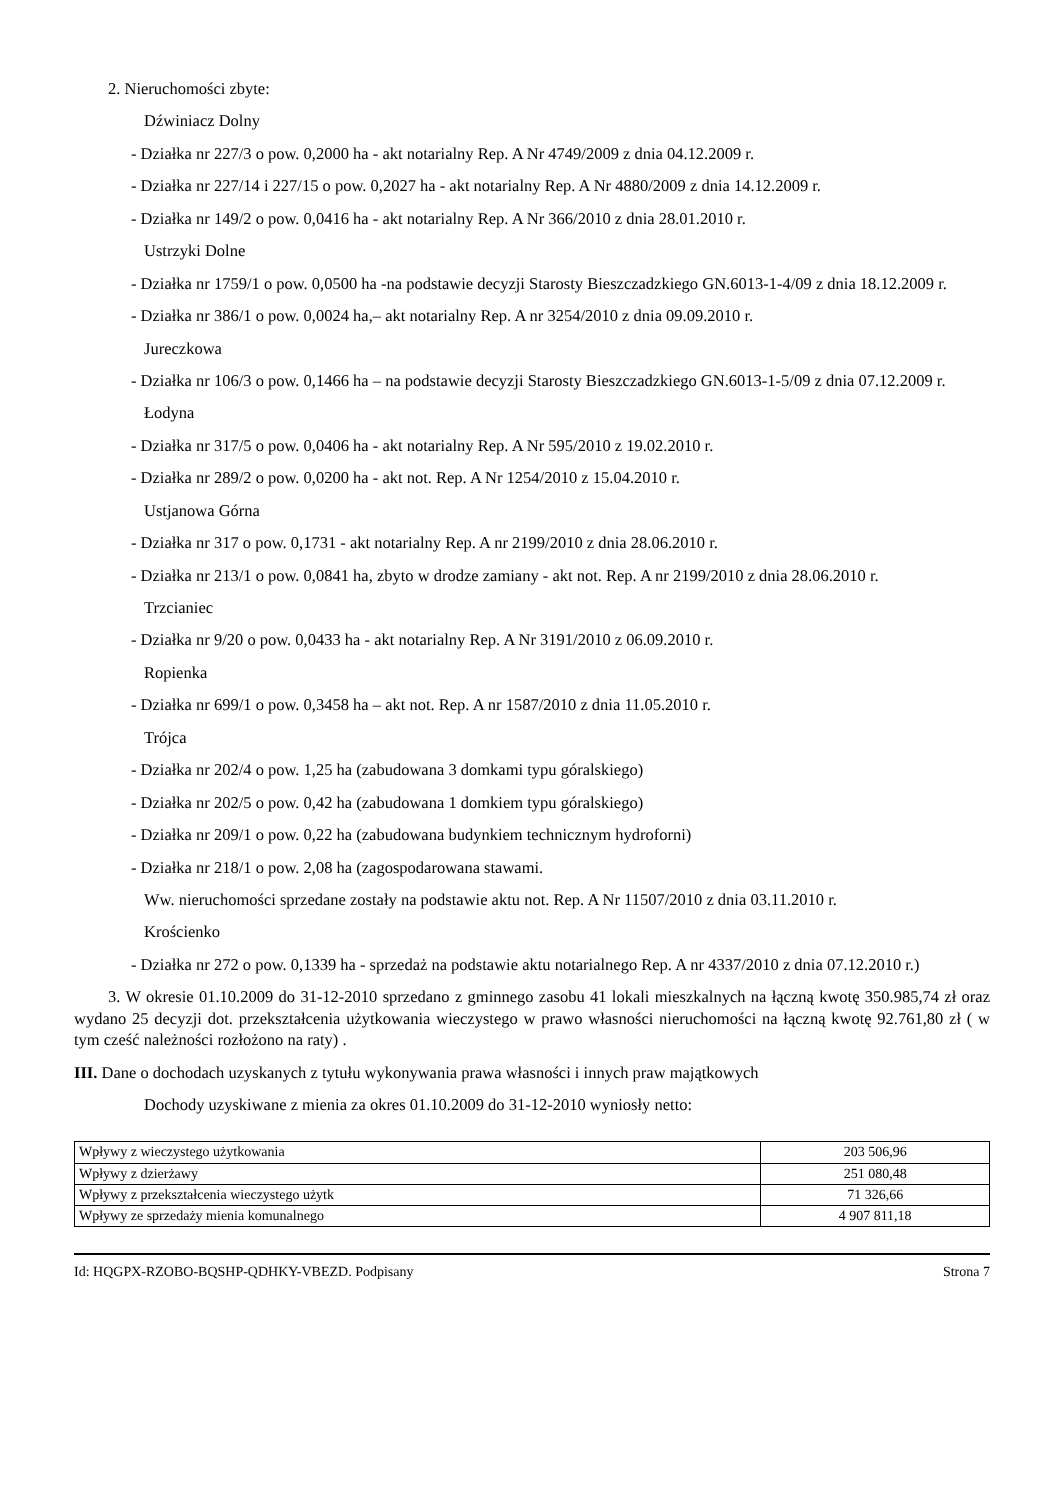2. Nieruchomości zbyte:
Dźwiniacz Dolny
- Działka nr 227/3 o pow. 0,2000 ha - akt notarialny Rep. A Nr 4749/2009 z dnia 04.12.2009 r.
- Działka nr 227/14 i 227/15 o pow. 0,2027 ha - akt notarialny Rep. A Nr 4880/2009 z dnia 14.12.2009 r.
- Działka nr 149/2 o pow. 0,0416 ha - akt notarialny Rep. A Nr 366/2010 z dnia 28.01.2010 r.
Ustrzyki Dolne
- Działka nr 1759/1 o pow. 0,0500 ha -na podstawie decyzji Starosty Bieszczadzkiego GN.6013-1-4/09 z dnia 18.12.2009 r.
- Działka nr 386/1 o pow. 0,0024 ha,– akt notarialny Rep. A nr 3254/2010 z dnia 09.09.2010 r.
Jureczkowa
- Działka nr 106/3 o pow. 0,1466 ha – na podstawie decyzji Starosty Bieszczadzkiego GN.6013-1-5/09 z dnia 07.12.2009 r.
Łodyna
- Działka nr 317/5 o pow. 0,0406 ha - akt notarialny Rep. A Nr 595/2010 z 19.02.2010 r.
- Działka nr 289/2 o pow. 0,0200 ha - akt not. Rep. A Nr 1254/2010 z 15.04.2010 r.
Ustjanowa Górna
- Działka nr 317 o pow. 0,1731 - akt notarialny Rep. A nr 2199/2010 z dnia 28.06.2010 r.
- Działka nr 213/1 o pow. 0,0841 ha, zbyto w drodze zamiany - akt not. Rep. A nr 2199/2010 z dnia 28.06.2010 r.
Trzcianiec
- Działka nr 9/20 o pow. 0,0433 ha - akt notarialny Rep. A Nr 3191/2010 z 06.09.2010 r.
Ropienka
- Działka nr 699/1 o pow. 0,3458 ha – akt not. Rep. A nr 1587/2010 z dnia 11.05.2010 r.
Trójca
- Działka nr 202/4 o pow. 1,25 ha (zabudowana 3 domkami typu góralskiego)
- Działka nr 202/5 o pow. 0,42 ha (zabudowana 1 domkiem typu góralskiego)
- Działka nr 209/1 o pow. 0,22 ha (zabudowana budynkiem technicznym hydroforni)
- Działka nr 218/1 o pow. 2,08 ha (zagospodarowana stawami.
Ww. nieruchomości sprzedane zostały na podstawie aktu not. Rep. A Nr 11507/2010 z dnia 03.11.2010 r.
Krościenko
- Działka nr 272 o pow. 0,1339 ha - sprzedaż na podstawie aktu notarialnego Rep. A nr 4337/2010 z dnia 07.12.2010 r.)
3. W okresie 01.10.2009 do 31-12-2010 sprzedano z gminnego zasobu 41 lokali mieszkalnych na łączną kwotę 350.985,74 zł oraz wydano 25 decyzji dot. przekształcenia użytkowania wieczystego w prawo własności nieruchomości na łączną kwotę 92.761,80 zł ( w tym cześć należności rozłożono na raty) .
III. Dane o dochodach uzyskanych z tytułu wykonywania prawa własności i innych praw majątkowych
Dochody uzyskiwane z mienia za okres 01.10.2009 do 31-12-2010 wyniosły netto:
| Wpływy z wieczystego użytkowania | 203 506,96 |
| Wpływy z dzierżawy | 251 080,48 |
| Wpływy z przekształcenia wieczystego użytk | 71 326,66 |
| Wpływy ze sprzedaży mienia komunalnego | 4 907 811,18 |
Id: HQGPX-RZOBO-BQSHP-QDHKY-VBEZD. Podpisany Strona 7